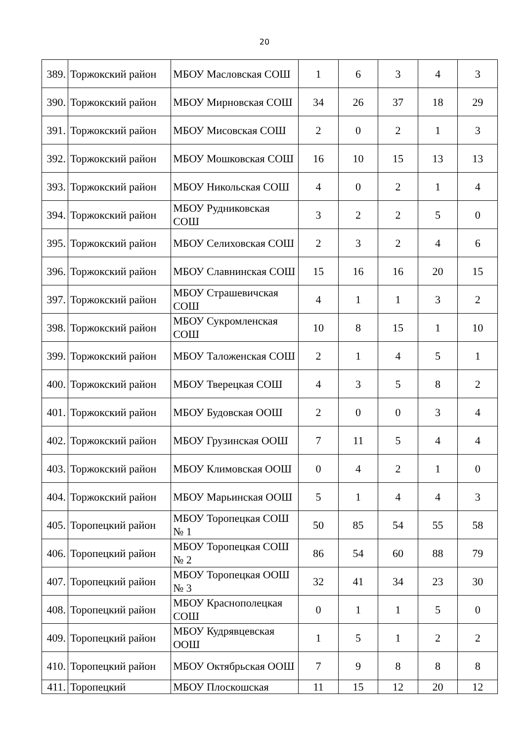20
| 389. | Торжокский район | МБОУ Масловская СОШ | 1 | 6 | 3 | 4 | 3 |
| 390. | Торжокский район | МБОУ Мирновская СОШ | 34 | 26 | 37 | 18 | 29 |
| 391. | Торжокский район | МБОУ Мисовская СОШ | 2 | 0 | 2 | 1 | 3 |
| 392. | Торжокский район | МБОУ Мошковская СОШ | 16 | 10 | 15 | 13 | 13 |
| 393. | Торжокский район | МБОУ Никольская СОШ | 4 | 0 | 2 | 1 | 4 |
| 394. | Торжокский район | МБОУ Рудниковская СОШ | 3 | 2 | 2 | 5 | 0 |
| 395. | Торжокский район | МБОУ Селиховская СОШ | 2 | 3 | 2 | 4 | 6 |
| 396. | Торжокский район | МБОУ Славнинская СОШ | 15 | 16 | 16 | 20 | 15 |
| 397. | Торжокский район | МБОУ Страшевичская СОШ | 4 | 1 | 1 | 3 | 2 |
| 398. | Торжокский район | МБОУ Сукромленская СОШ | 10 | 8 | 15 | 1 | 10 |
| 399. | Торжокский район | МБОУ Таложенская СОШ | 2 | 1 | 4 | 5 | 1 |
| 400. | Торжокский район | МБОУ Тверецкая СОШ | 4 | 3 | 5 | 8 | 2 |
| 401. | Торжокский район | МБОУ Будовская ООШ | 2 | 0 | 0 | 3 | 4 |
| 402. | Торжокский район | МБОУ Грузинская ООШ | 7 | 11 | 5 | 4 | 4 |
| 403. | Торжокский район | МБОУ Климовская ООШ | 0 | 4 | 2 | 1 | 0 |
| 404. | Торжокский район | МБОУ Марьинская ООШ | 5 | 1 | 4 | 4 | 3 |
| 405. | Торопецкий район | МБОУ Торопецкая СОШ № 1 | 50 | 85 | 54 | 55 | 58 |
| 406. | Торопецкий район | МБОУ Торопецкая СОШ № 2 | 86 | 54 | 60 | 88 | 79 |
| 407. | Торопецкий район | МБОУ Торопецкая ООШ № 3 | 32 | 41 | 34 | 23 | 30 |
| 408. | Торопецкий район | МБОУ Краснополецкая СОШ | 0 | 1 | 1 | 5 | 0 |
| 409. | Торопецкий район | МБОУ Кудрявцевская ООШ | 1 | 5 | 1 | 2 | 2 |
| 410. | Торопецкий район | МБОУ Октябрьская ООШ | 7 | 9 | 8 | 8 | 8 |
| 411. | Торопецкий | МБОУ Плоскошская | 11 | 15 | 12 | 20 | 12 |